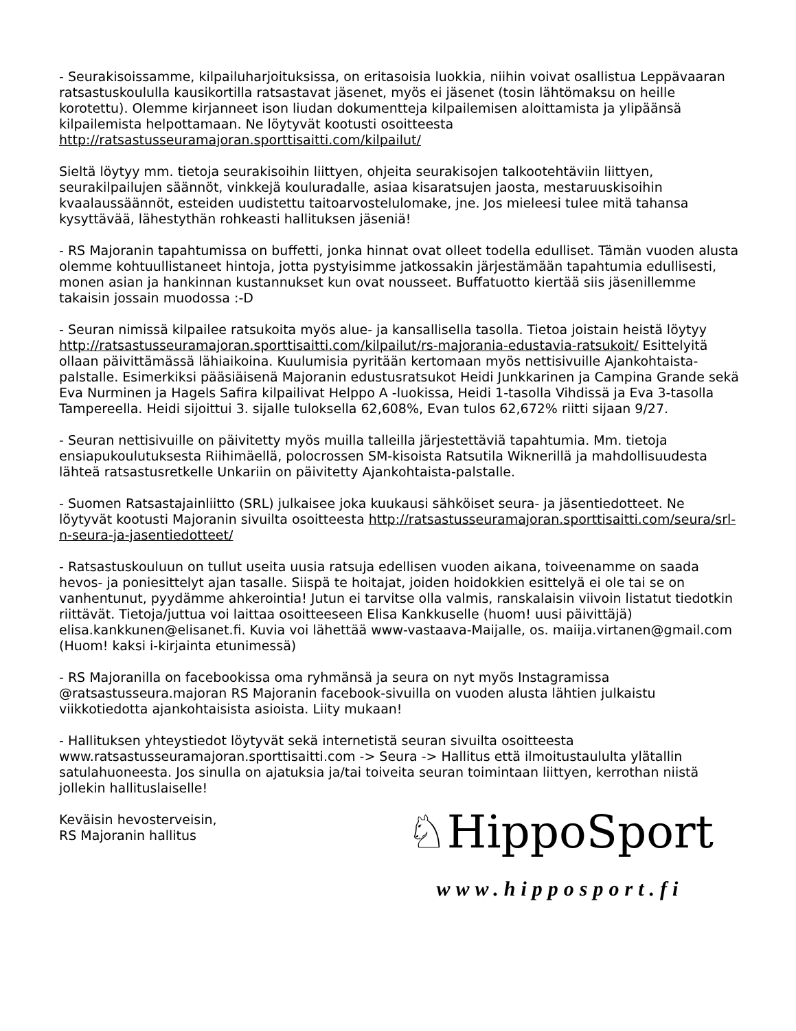- Seurakisoissamme, kilpailuharjoituksissa, on eritasoisia luokkia, niihin voivat osallistua Leppävaaran ratsastuskoululla kausikortilla ratsastavat jäsenet, myös ei jäsenet (tosin lähtömaksu on heille korotettu). Olemme kirjanneet ison liudan dokumentteja kilpailemisen aloittamista ja ylipäänsä kilpailemista helpottamaan. Ne löytyvät kootusti osoitteesta http://ratsastusseuramajoran.sporttisaitti.com/kilpailut/
Sieltä löytyy mm. tietoja seurakisoihin liittyen, ohjeita seurakisojen talkootehtäviin liittyen, seurakilpailujen säännöt, vinkkejä kouluradalle, asiaa kisaratsujen jaosta, mestaruuskisoihin kvaalaussäännöt, esteiden uudistettu taitoarvostelulomake, jne. Jos mieleesi tulee mitä tahansa kysyttävää, lähestythän rohkeasti hallituksen jäseniä!
- RS Majoranin tapahtumissa on buffetti, jonka hinnat ovat olleet todella edulliset. Tämän vuoden alusta olemme kohtuullistaneet hintoja, jotta pystyisimme jatkossakin järjestämään tapahtumia edullisesti, monen asian ja hankinnan kustannukset kun ovat nousseet. Buffatuotto kiertää siis jäsenillemme takaisin jossain muodossa :-D
- Seuran nimissä kilpailee ratsukoita myös alue- ja kansallisella tasolla. Tietoa joistain heistä löytyy http://ratsastusseuramajoran.sporttisaitti.com/kilpailut/rs-majorania-edustavia-ratsukoit/ Esittelyitä ollaan päivittämässä lähiaikoina. Kuulumisia pyritään kertomaan myös nettisivuille Ajankohtaista-palstalle. Esimerkiksi pääsiäisenä Majoranin edustusratsukot Heidi Junkkarinen ja Campina Grande sekä Eva Nurminen ja Hagels Safira kilpailivat Helppo A -luokissa, Heidi 1-tasolla Vihdissä ja Eva 3-tasolla Tampereella. Heidi sijoittui 3. sijalle tuloksella 62,608%, Evan tulos 62,672% riitti sijaan 9/27.
- Seuran nettisivuille on päivitetty myös muilla talleilla järjestettäviä tapahtumia. Mm. tietoja ensiapukoulutuksesta Riihimäellä, polocrossen SM-kisoista Ratsutila Wiknerillä ja mahdollisuudesta lähteä ratsastusretkelle Unkariin on päivitetty Ajankohtaista-palstalle.
- Suomen Ratsastajainliitto (SRL) julkaisee joka kuukausi sähköiset seura- ja jäsentiedotteet. Ne löytyvät kootusti Majoranin sivuilta osoitteesta http://ratsastusseuramajoran.sporttisaitti.com/seura/srl-n-seura-ja-jasentiedotteet/
- Ratsastuskouluun on tullut useita uusia ratsuja edellisen vuoden aikana, toiveenamme on saada hevos- ja poniesittelyt ajan tasalle. Siispä te hoitajat, joiden hoidokkien esittelyä ei ole tai se on vanhentunut, pyydämme ahkerointia! Jutun ei tarvitse olla valmis, ranskalaisin viivoin listatut tiedotkin riittävät. Tietoja/juttua voi laittaa osoitteeseen Elisa Kankkuselle (huom! uusi päivittäjä) elisa.kankkunen@elisanet.fi. Kuvia voi lähettää www-vastaava-Maijalle, os. maiija.virtanen@gmail.com (Huom! kaksi i-kirjainta etunimessä)
- RS Majoranilla on facebookissa oma ryhmänsä ja seura on nyt myös Instagramissa @ratsastusseura.majoran RS Majoranin facebook-sivuilla on vuoden alusta lähtien julkaistu viikkotiedotta ajankohtaisista asioista. Liity mukaan!
- Hallituksen yhteystiedot löytyvät sekä internetistä seuran sivuilta osoitteesta www.ratsastusseuramajoran.sporttisaitti.com -> Seura -> Hallitus että ilmoitustaululta ylätallin satulahuoneesta. Jos sinulla on ajatuksia ja/tai toiveita seuran toimintaan liittyen, kerrothan niistä jollekin hallituslaiselle!
Keväisin hevosterveisin,
RS Majoranin hallitus
♘HippoSport
www.hipposport.fi